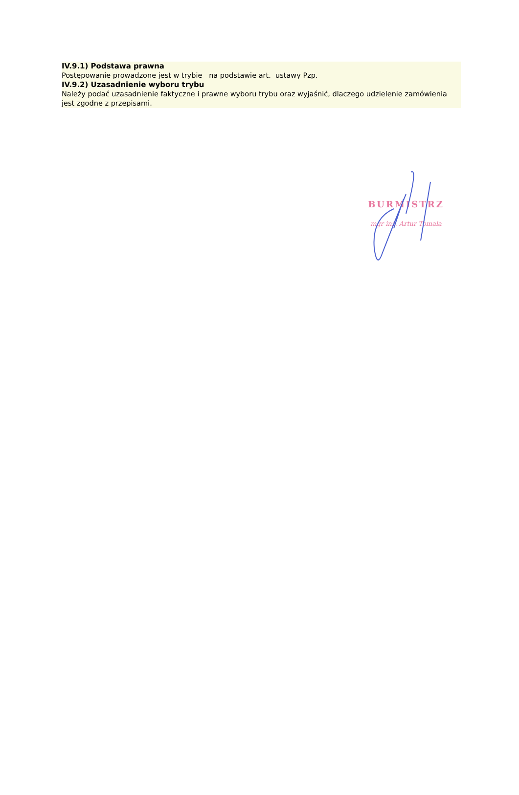IV.9.1) Podstawa prawna
Postępowanie prowadzone jest w trybie na podstawie art. ustawy Pzp.
IV.9.2) Uzasadnienie wyboru trybu
Należy podać uzasadnienie faktyczne i prawne wyboru trybu oraz wyjaśnić, dlaczego udzielenie zamówienia jest zgodne z przepisami.
BURMISTRZ
mgr inż. Artur Tomala